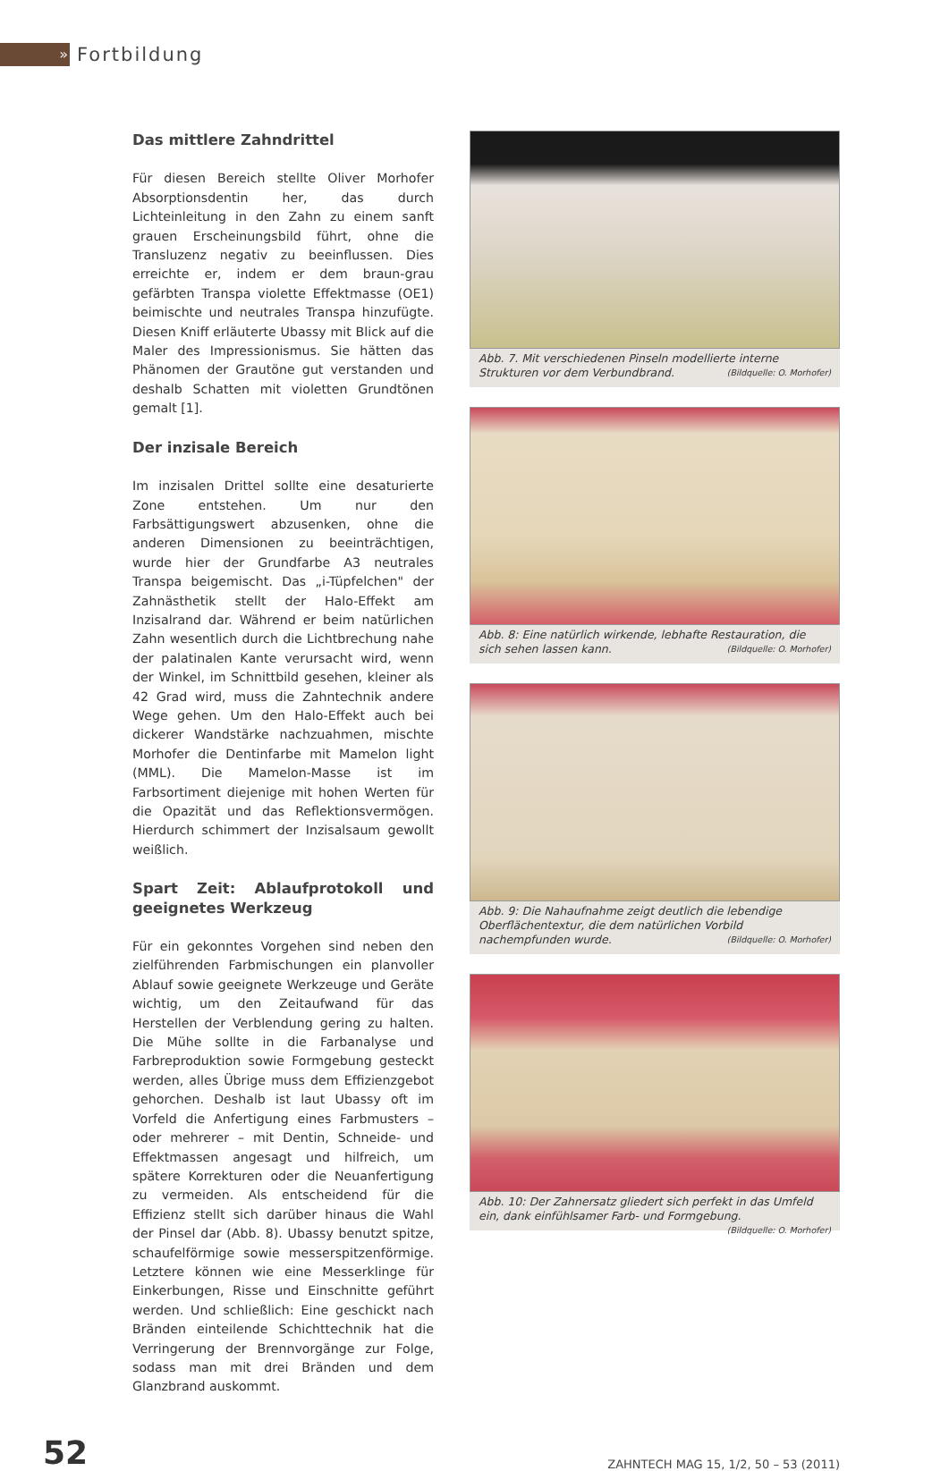»
Fortbildung
Das mittlere Zahndrittel
Für diesen Bereich stellte Oliver Morhofer Absorptionsdentin her, das durch Lichteinleitung in den Zahn zu einem sanft grauen Erscheinungsbild führt, ohne die Transluzenz negativ zu beeinflussen. Dies erreichte er, indem er dem braun-grau gefärbten Transpa violette Effektmasse (OE1) beimischte und neutrales Transpa hinzufügte. Diesen Kniff erläuterte Ubassy mit Blick auf die Maler des Impressionismus. Sie hätten das Phänomen der Grautöne gut verstanden und deshalb Schatten mit violetten Grundtönen gemalt [1].
Der inzisale Bereich
Im inzisalen Drittel sollte eine desaturierte Zone entstehen. Um nur den Farbsättigungswert abzusenken, ohne die anderen Dimensionen zu beeinträchtigen, wurde hier der Grundfarbe A3 neutrales Transpa beigemischt. Das „i-Tüpfelchen" der Zahnästhetik stellt der Halo-Effekt am Inzisalrand dar. Während er beim natürlichen Zahn wesentlich durch die Lichtbrechung nahe der palatinalen Kante verursacht wird, wenn der Winkel, im Schnittbild gesehen, kleiner als 42 Grad wird, muss die Zahntechnik andere Wege gehen. Um den Halo-Effekt auch bei dickerer Wandstärke nachzuahmen, mischte Morhofer die Dentinfarbe mit Mamelon light (MML). Die Mamelon-Masse ist im Farbsortiment diejenige mit hohen Werten für die Opazität und das Reflektionsvermögen. Hierdurch schimmert der Inzisalsaum gewollt weißlich.
Spart Zeit: Ablaufprotokoll und geeignetes Werkzeug
Für ein gekonntes Vorgehen sind neben den zielführenden Farbmischungen ein planvoller Ablauf sowie geeignete Werkzeuge und Geräte wichtig, um den Zeitaufwand für das Herstellen der Verblendung gering zu halten. Die Mühe sollte in die Farbanalyse und Farbreproduktion sowie Formgebung gesteckt werden, alles Übrige muss dem Effizienzgebot gehorchen. Deshalb ist laut Ubassy oft im Vorfeld die Anfertigung eines Farbmusters – oder mehrerer – mit Dentin, Schneide- und Effektmassen angesagt und hilfreich, um spätere Korrekturen oder die Neuanfertigung zu vermeiden. Als entscheidend für die Effizienz stellt sich darüber hinaus die Wahl der Pinsel dar (Abb. 8). Ubassy benutzt spitze, schaufelförmige sowie messerspitzenförmige. Letztere können wie eine Messerklinge für Einkerbungen, Risse und Einschnitte geführt werden. Und schließlich: Eine geschickt nach Bränden einteilende Schichttechnik hat die Verringerung der Brennvorgänge zur Folge, sodass man mit drei Bränden und dem Glanzbrand auskommt.
Abb. 7. Mit verschiedenen Pinseln modellierte interne Strukturen vor dem Verbundbrand. (Bildquelle: O. Morhofer)
Abb. 8: Eine natürlich wirkende, lebhafte Restauration, die sich sehen lassen kann. (Bildquelle: O. Morhofer)
Abb. 9: Die Nahaufnahme zeigt deutlich die lebendige Oberflächentextur, die dem natürlichen Vorbild nachempfunden wurde. (Bildquelle: O. Morhofer)
Abb. 10: Der Zahnersatz gliedert sich perfekt in das Umfeld ein, dank einfühlsamer Farb- und Formgebung. (Bildquelle: O. Morhofer)
52 ZAHNTECH MAG 15, 1/2, 50 – 53 (2011)